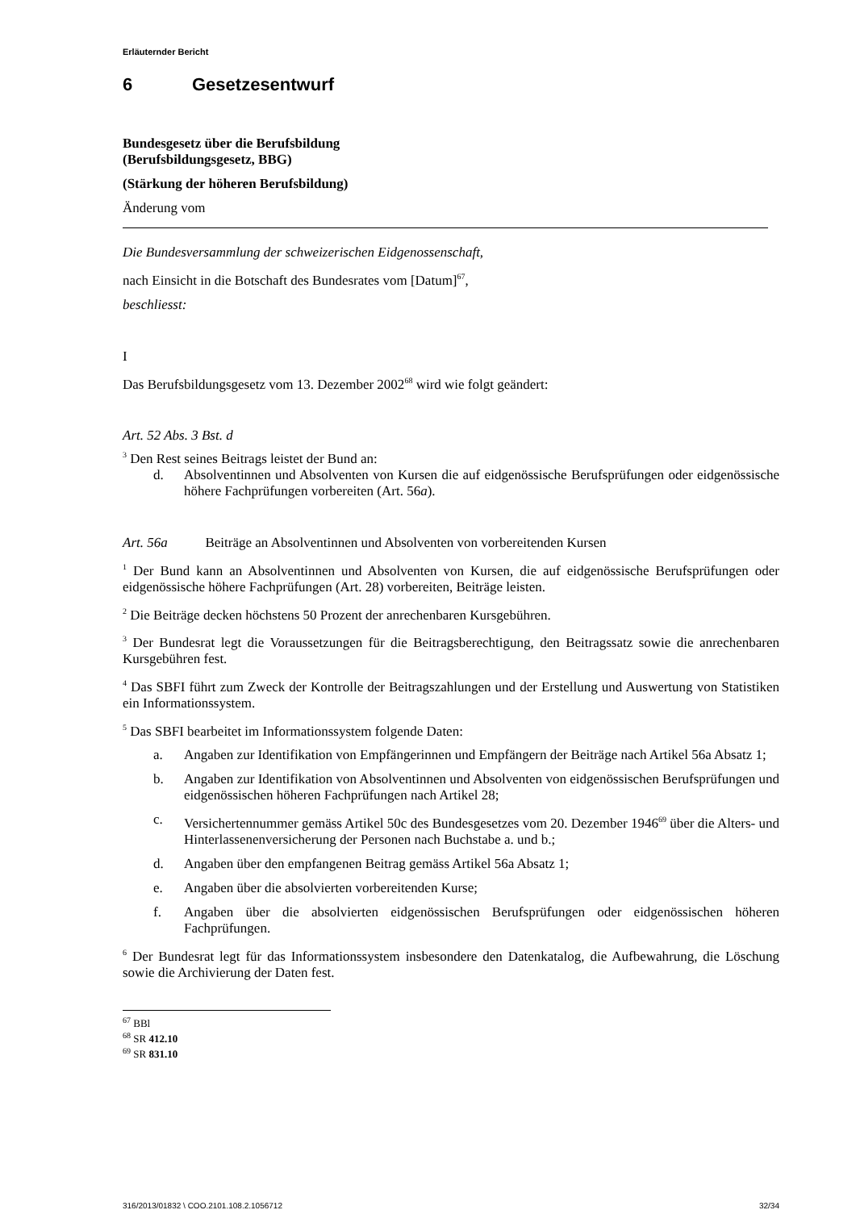Erläuternder Bericht
6 Gesetzesentwurf
Bundesgesetz über die Berufsbildung
(Berufsbildungsgesetz, BBG)
(Stärkung der höheren Berufsbildung)
Änderung vom
Die Bundesversammlung der schweizerischen Eidgenossenschaft,
nach Einsicht in die Botschaft des Bundesrates vom [Datum]<sup>67</sup>,
beschliesst:
I
Das Berufsbildungsgesetz vom 13. Dezember 2002<sup>68</sup> wird wie folgt geändert:
Art. 52 Abs. 3 Bst. d
<sup>3</sup> Den Rest seines Beitrags leistet der Bund an:
d. Absolventinnen und Absolventen von Kursen die auf eidgenössische Berufsprüfungen oder eidgenössische höhere Fachprüfungen vorbereiten (Art. 56a).
Art. 56a Beiträge an Absolventinnen und Absolventen von vorbereitenden Kursen
<sup>1</sup> Der Bund kann an Absolventinnen und Absolventen von Kursen, die auf eidgenössische Berufsprüfungen oder eidgenössische höhere Fachprüfungen (Art. 28) vorbereiten, Beiträge leisten.
<sup>2</sup> Die Beiträge decken höchstens 50 Prozent der anrechenbaren Kursgebühren.
<sup>3</sup> Der Bundesrat legt die Voraussetzungen für die Beitragsberechtigung, den Beitragssatz sowie die anrechenbaren Kursgebühren fest.
<sup>4</sup> Das SBFI führt zum Zweck der Kontrolle der Beitragszahlungen und der Erstellung und Auswertung von Statistiken ein Informationssystem.
<sup>5</sup> Das SBFI bearbeitet im Informationssystem folgende Daten:
a. Angaben zur Identifikation von Empfängerinnen und Empfängern der Beiträge nach Artikel 56a Absatz 1;
b. Angaben zur Identifikation von Absolventinnen und Absolventen von eidgenössischen Berufsprüfungen und eidgenössischen höheren Fachprüfungen nach Artikel 28;
c. Versichertennummer gemäss Artikel 50c des Bundesgesetzes vom 20. Dezember 1946<sup>69</sup> über die Alters- und Hinterlassenenversicherung der Personen nach Buchstabe a. und b.;
d. Angaben über den empfangenen Beitrag gemäss Artikel 56a Absatz 1;
e. Angaben über die absolvierten vorbereitenden Kurse;
f. Angaben über die absolvierten eidgenössischen Berufsprüfungen oder eidgenössischen höheren Fachprüfungen.
<sup>6</sup> Der Bundesrat legt für das Informationssystem insbesondere den Datenkatalog, die Aufbewahrung, die Löschung sowie die Archivierung der Daten fest.
<sup>67</sup> BBl
<sup>68</sup> SR 412.10
<sup>69</sup> SR 831.10
316/2013/01832 \ COO.2101.108.2.1056712 32/34